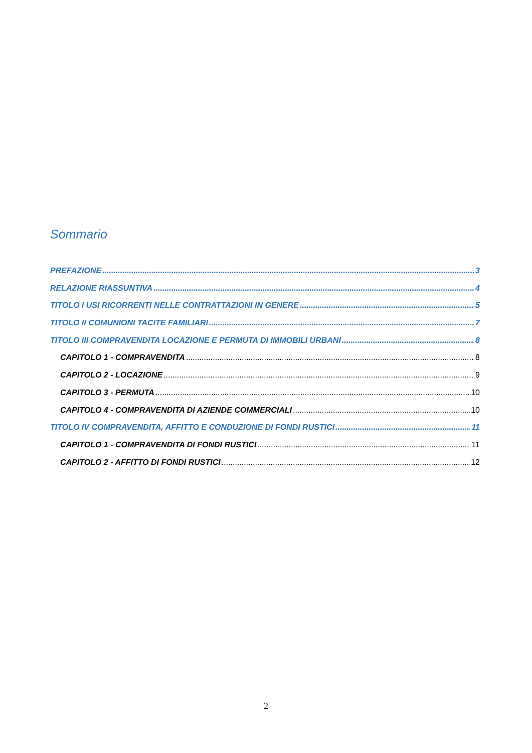Sommario
PREFAZIONE 3
RELAZIONE RIASSUNTIVA 4
TITOLO I USI RICORRENTI NELLE CONTRATTAZIONI IN GENERE 5
TITOLO II COMUNIONI TACITE FAMILIARI 7
TITOLO III COMPRAVENDITA LOCAZIONE E PERMUTA DI IMMOBILI URBANI 8
CAPITOLO 1 - COMPRAVENDITA 8
CAPITOLO 2 - LOCAZIONE 9
CAPITOLO 3 - PERMUTA 10
CAPITOLO 4 - COMPRAVENDITA DI AZIENDE COMMERCIALI 10
TITOLO IV COMPRAVENDITA, AFFITTO E CONDUZIONE DI FONDI RUSTICI 11
CAPITOLO 1 - COMPRAVENDITA DI FONDI RUSTICI 11
CAPITOLO 2 - AFFITTO DI FONDI RUSTICI 12
2